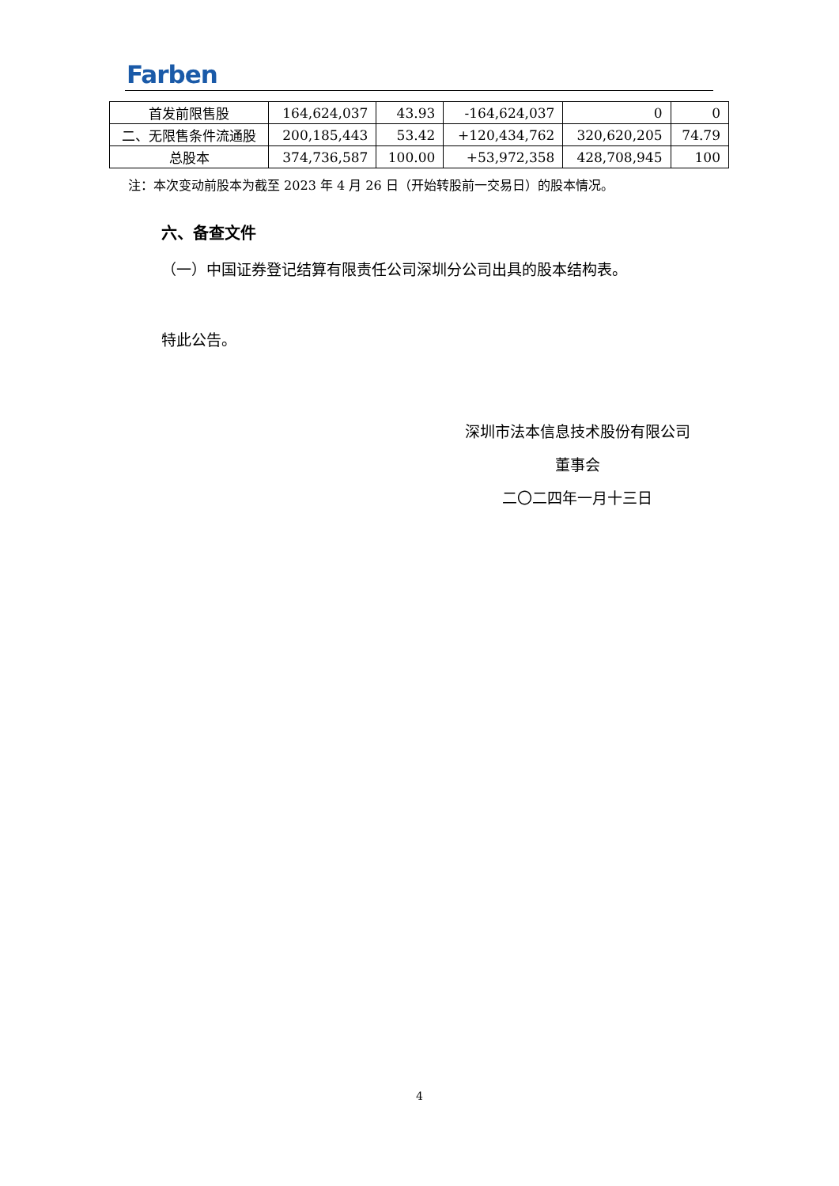Farben
| 首发前限售股 | 164,624,037 | 43.93 | -164,624,037 | 0 | 0 |
| 二、无限售条件流通股 | 200,185,443 | 53.42 | +120,434,762 | 320,620,205 | 74.79 |
| 总股本 | 374,736,587 | 100.00 | +53,972,358 | 428,708,945 | 100 |
注：本次变动前股本为截至 2023 年 4 月 26 日（开始转股前一交易日）的股本情况。
六、备查文件
（一）中国证券登记结算有限责任公司深圳分公司出具的股本结构表。
特此公告。
深圳市法本信息技术股份有限公司
董事会
二〇二四年一月十三日
4